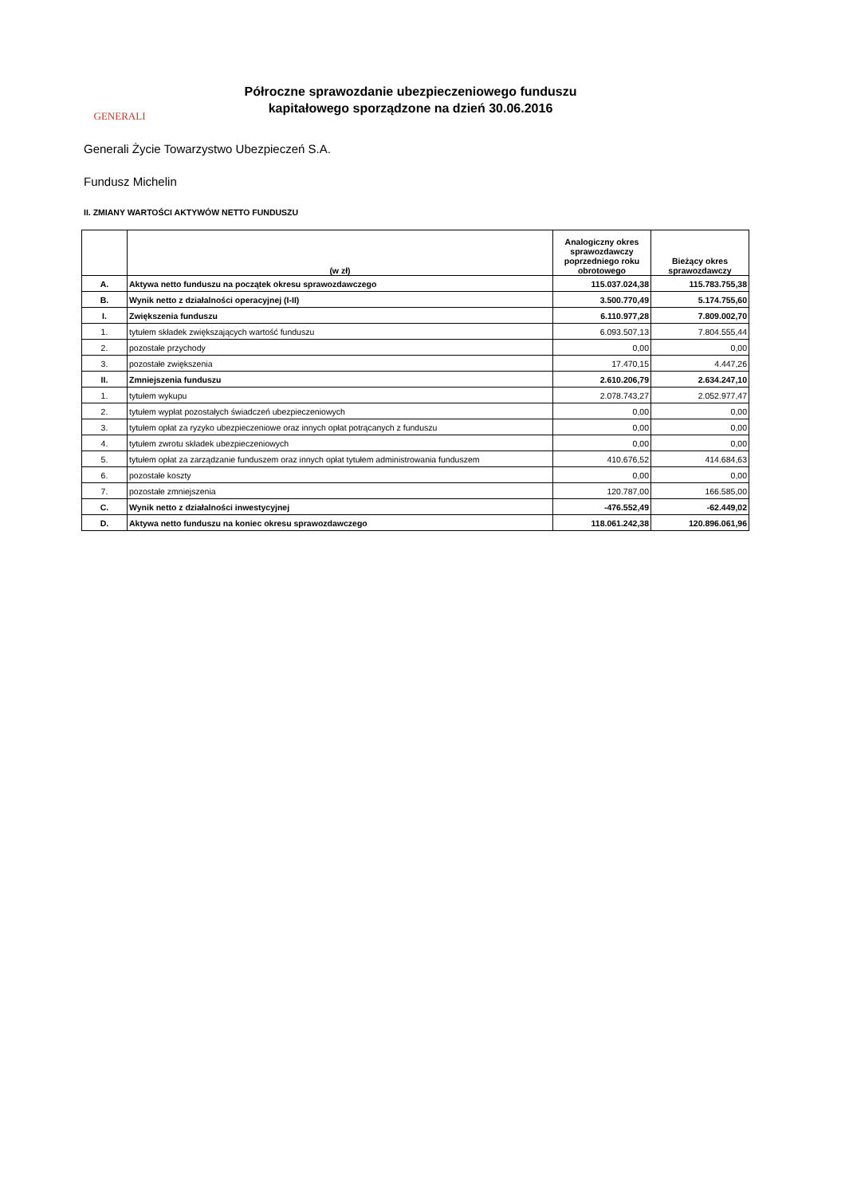GENERALI
Półroczne sprawozdanie ubezpieczeniowego funduszu
kapitałowego sporządzone na dzień 30.06.2016
Generali Życie Towarzystwo Ubezpieczeń S.A.
Fundusz Michelin
II. ZMIANY WARTOŚCI AKTYWÓW NETTO FUNDUSZU
| | (w zł) | Analogiczny okres sprawozdawczy poprzedniego roku obrotowego | Bieżący okres sprawozdawczy |
| --- | --- | --- | --- |
| A. | Aktywa netto funduszu na początek okresu sprawozdawczego | 115.037.024,38 | 115.783.755,38 |
| B. | Wynik netto z działalności operacyjnej (I-II) | 3.500.770,49 | 5.174.755,60 |
| I. | Zwiększenia funduszu | 6.110.977,28 | 7.809.002,70 |
| 1. | tytułem składek zwiększających wartość funduszu | 6.093.507,13 | 7.804.555,44 |
| 2. | pozostałe przychody | 0,00 | 0,00 |
| 3. | pozostałe zwiększenia | 17.470,15 | 4.447,26 |
| II. | Zmniejszenia funduszu | 2.610.206,79 | 2.634.247,10 |
| 1. | tytułem wykupu | 2.078.743,27 | 2.052.977,47 |
| 2. | tytułem wypłat pozostałych świadczeń ubezpieczeniowych | 0,00 | 0,00 |
| 3. | tytułem opłat za ryzyko ubezpieczeniowe oraz innych opłat potrącanych z funduszu | 0,00 | 0,00 |
| 4. | tytułem zwrotu składek ubezpieczeniowych | 0,00 | 0,00 |
| 5. | tytułem opłat za zarządzanie funduszem oraz innych opłat tytułem administrowania funduszem | 410.676,52 | 414.684,63 |
| 6. | pozostałe koszty | 0,00 | 0,00 |
| 7. | pozostałe zmniejszenia | 120.787,00 | 166.585,00 |
| C. | Wynik netto z działalności inwestycyjnej | -476.552,49 | -62.449,02 |
| D. | Aktywa netto funduszu na koniec okresu sprawozdawczego | 118.061.242,38 | 120.896.061,96 |